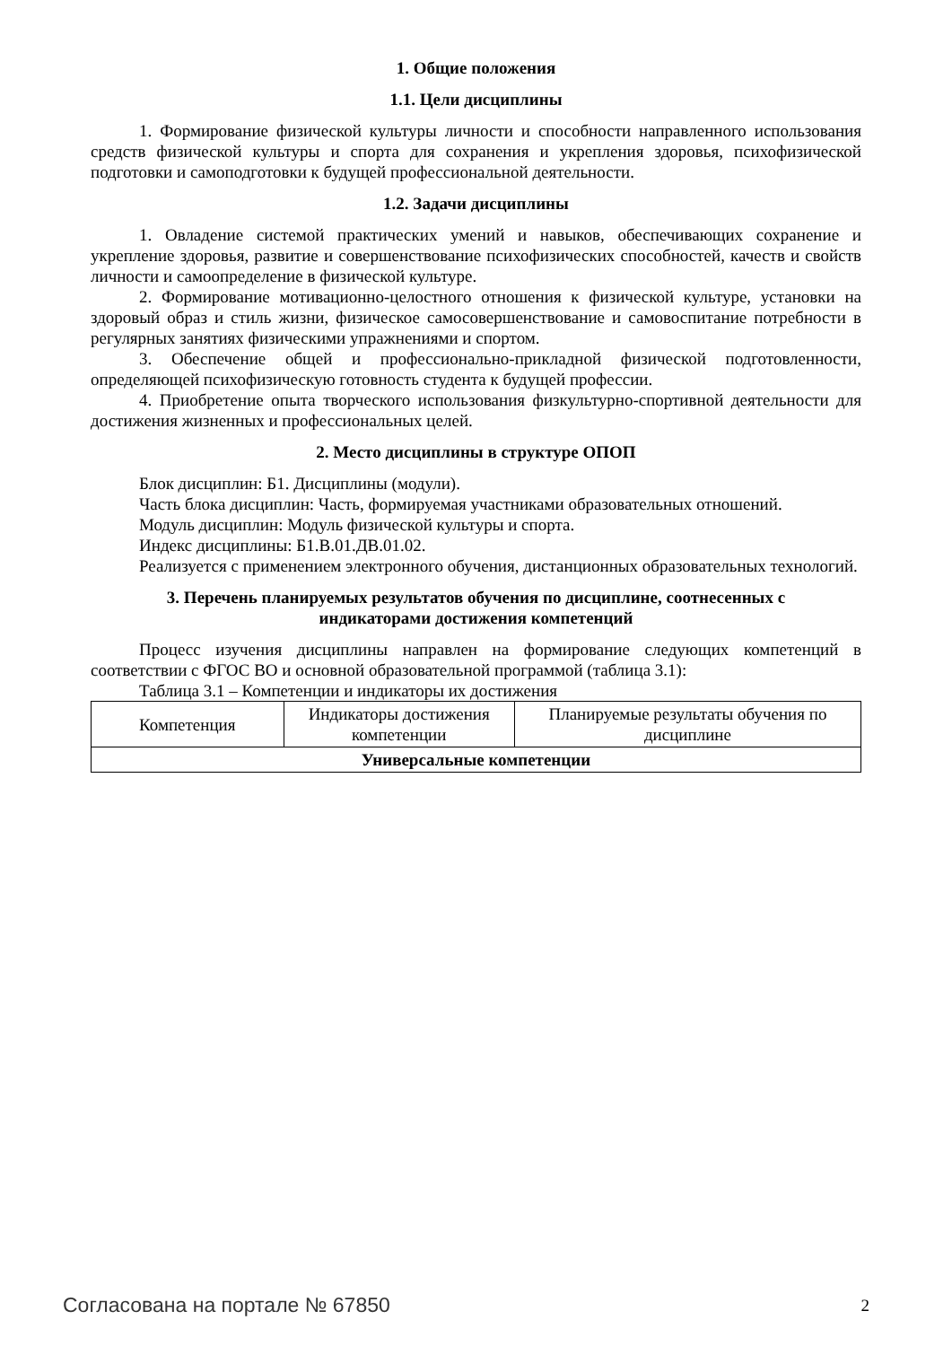1. Общие положения
1.1. Цели дисциплины
1. Формирование физической культуры личности и способности направленного использования средств физической культуры и спорта для сохранения и укрепления здоровья, психофизической подготовки и самоподготовки к будущей профессиональной деятельности.
1.2. Задачи дисциплины
1. Овладение системой практических умений и навыков, обеспечивающих сохранение и укрепление здоровья, развитие и совершенствование психофизических способностей, качеств и свойств личности и самоопределение в физической культуре.
2. Формирование мотивационно-целостного отношения к физической культуре, установки на здоровый образ и стиль жизни, физическое самосовершенствование и самовоспитание потребности в регулярных занятиях физическими упражнениями и спортом.
3. Обеспечение общей и профессионально-прикладной физической подготовленности, определяющей психофизическую готовность студента к будущей профессии.
4. Приобретение опыта творческого использования физкультурно-спортивной деятельности для достижения жизненных и профессиональных целей.
2. Место дисциплины в структуре ОПОП
Блок дисциплин: Б1. Дисциплины (модули).
Часть блока дисциплин: Часть, формируемая участниками образовательных отношений.
Модуль дисциплин: Модуль физической культуры и спорта.
Индекс дисциплины: Б1.В.01.ДВ.01.02.
Реализуется с применением электронного обучения, дистанционных образовательных технологий.
3. Перечень планируемых результатов обучения по дисциплине, соотнесенных с
индикаторами достижения компетенций
Процесс изучения дисциплины направлен на формирование следующих компетенций в соответствии с ФГОС ВО и основной образовательной программой (таблица 3.1):
Таблица 3.1 – Компетенции и индикаторы их достижения
| Компетенция | Индикаторы достижения компетенции | Планируемые результаты обучения по дисциплине |
| --- | --- | --- |
| Универсальные компетенции | | |
Согласована на портале № 67850 2